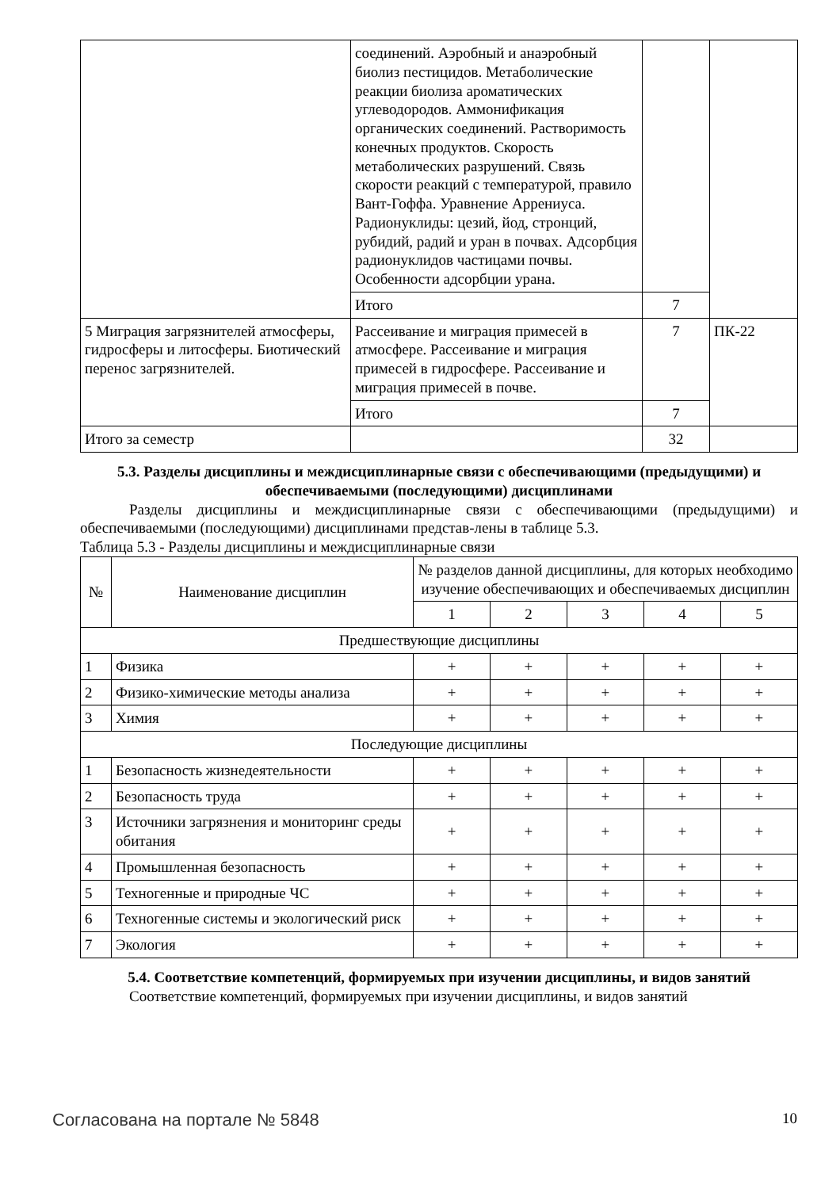| | соединений. Аэробный и анаэробный биолиз пестицидов. Метаболические реакции биолиза ароматических углеводородов. Аммонификация органических соединений. Растворимость конечных продуктов. Скорость метаболических разрушений. Связь скорости реакций с температурой, правило Вант-Гоффа. Уравнение Аррениуса. Радионуклиды: цезий, йод, стронций, рубидий, радий и уран в почвах. Адсорбция радионуклидов частицами почвы. Особенности адсорбции урана. | | |
| | Итого | 7 | |
| 5 Миграция загрязнителей атмосферы, гидросферы и литосферы. Биотический перенос загрязнителей. | Рассеивание и миграция примесей в атмосфере. Рассеивание и миграция примесей в гидросфере. Рассеивание и миграция примесей в почве. | 7 | ПК-22 |
| | Итого | 7 | |
| Итого за семестр | | 32 | |
5.3. Разделы дисциплины и междисциплинарные связи с обеспечивающими (предыдущими) и обеспечиваемыми (последующими) дисциплинами
Разделы дисциплины и междисциплинарные связи с обеспечивающими (предыдущими) и обеспечиваемыми (последующими) дисциплинами представ-лены в таблице 5.3.
Таблица 5.3 - Разделы дисциплины и междисциплинарные связи
| № | Наименование дисциплин | № разделов данной дисциплины, для которых необходимо изучение обеспечивающих и обеспечиваемых дисциплин | | | | |
| --- | --- | --- | --- | --- | --- | --- |
| | | 1 | 2 | 3 | 4 | 5 |
| Предшествующие дисциплины | | | | | | |
| 1 | Физика | + | + | + | + | + |
| 2 | Физико-химические методы анализа | + | + | + | + | + |
| 3 | Химия | + | + | + | + | + |
| Последующие дисциплины | | | | | | |
| 1 | Безопасность жизнедеятельности | + | + | + | + | + |
| 2 | Безопасность труда | + | + | + | + | + |
| 3 | Источники загрязнения и мониторинг среды обитания | + | + | + | + | + |
| 4 | Промышленная безопасность | + | + | + | + | + |
| 5 | Техногенные и природные ЧС | + | + | + | + | + |
| 6 | Техногенные системы и экологический риск | + | + | + | + | + |
| 7 | Экология | + | + | + | + | + |
5.4. Соответствие компетенций, формируемых при изучении дисциплины, и видов занятий
Соответствие компетенций, формируемых при изучении дисциплины, и видов занятий
Согласована на портале № 5848 10